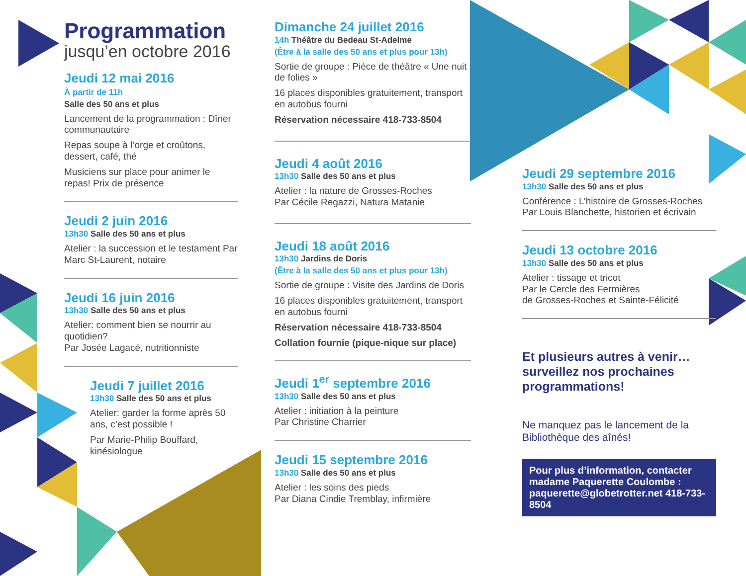Programmation
jusqu’en octobre 2016
Jeudi 12 mai 2016
À partir de 11h
Salle des 50 ans et plus
Lancement de la programmation : Dîner communautaire
Repas soupe à l’orge et croûtons, dessert, café, thé
Musiciens sur place pour animer le repas! Prix de présence
Jeudi 2 juin 2016
13h30 Salle des 50 ans et plus
Atelier : la succession et le testament Par Marc St-Laurent, notaire
Jeudi 16 juin 2016
13h30 Salle des 50 ans et plus
Atelier: comment bien se nourrir au quotidien?
Par Josée Lagacé, nutritionniste
Jeudi 7 juillet 2016
13h30 Salle des 50 ans et plus
Atelier: garder la forme après 50 ans, c’est possible !
Par Marie-Philip Bouffard, kinésiologue
Dimanche 24 juillet 2016
14h Théâtre du Bedeau St-Adelme
(Être à la salle des 50 ans et plus pour 13h)
Sortie de groupe : Pièce de théâtre « Une nuit de folies »
16 places disponibles gratuitement, transport en autobus fourni
Réservation nécessaire 418-733-8504
Jeudi 4 août 2016
13h30 Salle des 50 ans et plus
Atelier : la nature de Grosses-Roches
Par Cécile Regazzi, Natura Matanie
Jeudi 18 août 2016
13h30 Jardins de Doris
(Être à la salle des 50 ans et plus pour 13h)
Sortie de groupe : Visite des Jardins de Doris
16 places disponibles gratuitement, transport en autobus fourni
Réservation nécessaire 418-733-8504
Collation fournie (pique-nique sur place)
Jeudi 1<sup>er</sup> septembre 2016
13h30 Salle des 50 ans et plus
Atelier : initiation à la peinture
Par Christine Charrier
Jeudi 15 septembre 2016
13h30 Salle des 50 ans et plus
Atelier : les soins des pieds
Par Diana Cindie Tremblay, infirmière
Jeudi 29 septembre 2016
13h30 Salle des 50 ans et plus
Conférence : L’histoire de Grosses-Roches
Par Louis Blanchette, historien et écrivain
Jeudi 13 octobre 2016
13h30 Salle des 50 ans et plus
Atelier : tissage et tricot
Par le Cercle des Fermières
de Grosses-Roches et Sainte-Félicité
Et plusieurs autres à venir… surveillez nos prochaines programmations!
Ne manquez pas le lancement de la Bibliothèque des aînés!
Pour plus d’information, contacter madame Paquerette Coulombe : paquerette@globetrotter.net 418-733-8504